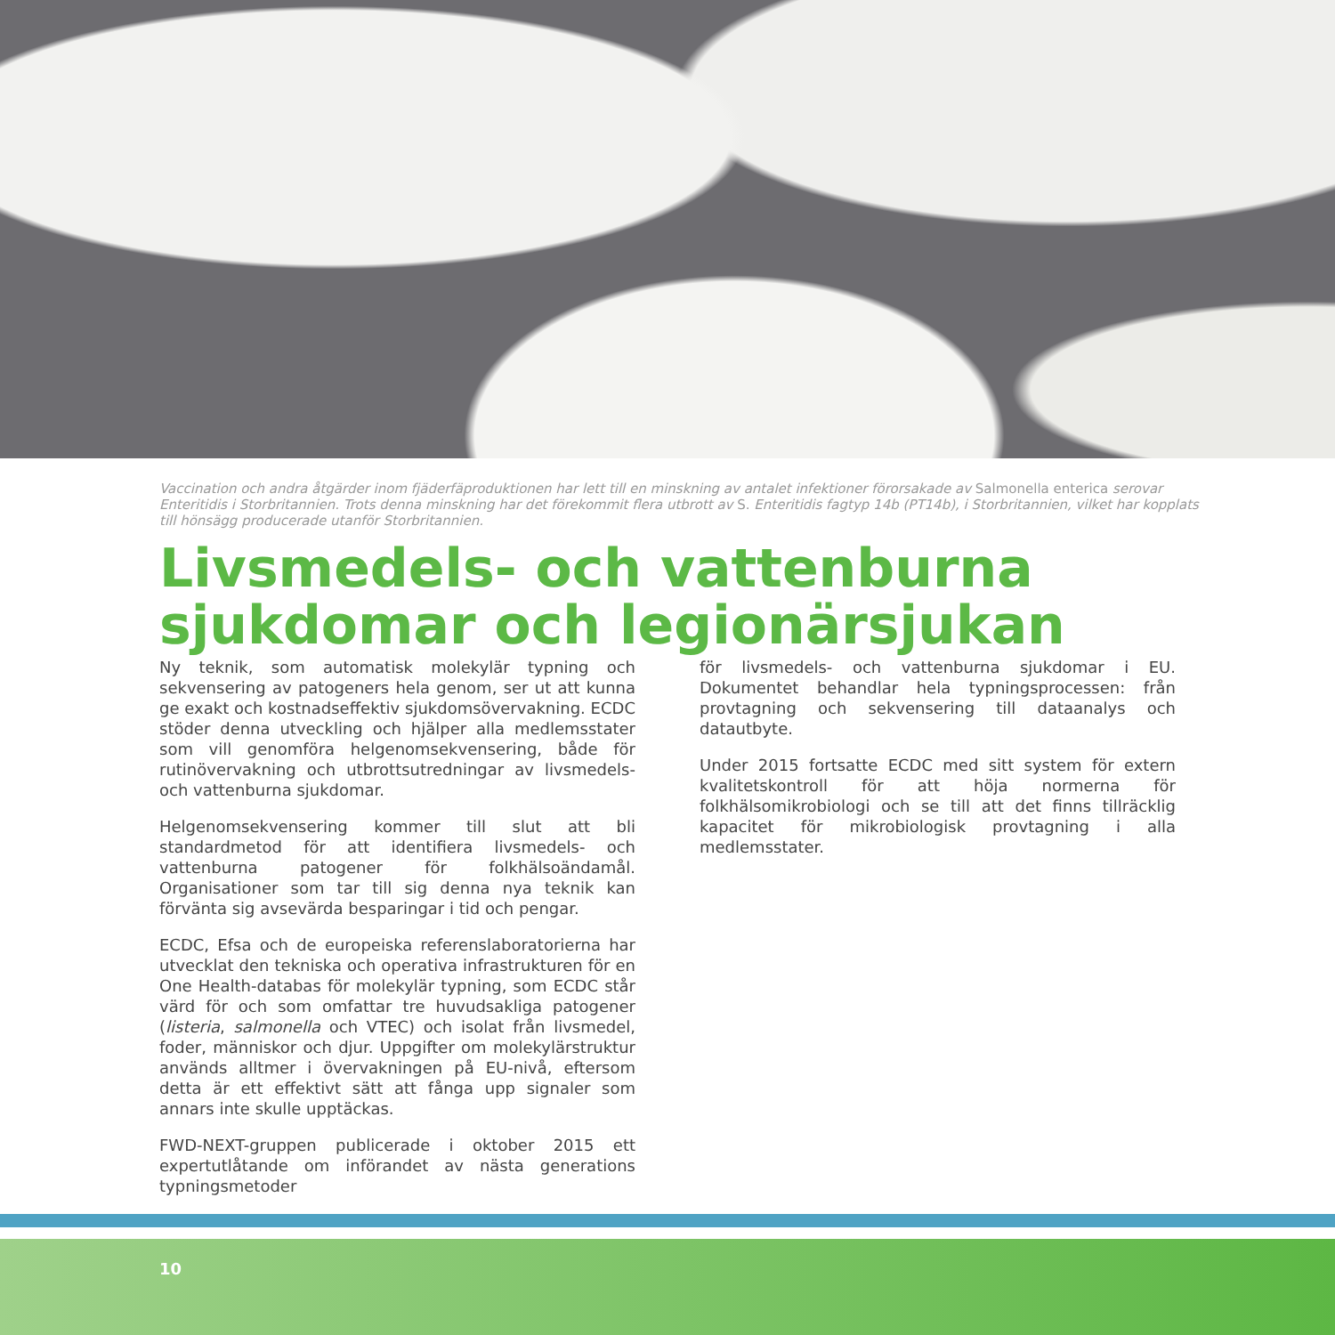Vaccination och andra åtgärder inom fjäderfäproduktionen har lett till en minskning av antalet infektioner förorsakade av Salmonella enterica serovar Enteritidis i Storbritannien. Trots denna minskning har det förekommit flera utbrott av S. Enteritidis fagtyp 14b (PT14b), i Storbritannien, vilket har kopplats till hönsägg producerade utanför Storbritannien.
Livsmedels- och vattenburna sjukdomar och legionärsjukan
Ny teknik, som automatisk molekylär typning och sekvensering av patogeners hela genom, ser ut att kunna ge exakt och kostnadseffektiv sjukdomsövervakning. ECDC stöder denna utveckling och hjälper alla medlemsstater som vill genomföra helgenomsekvensering, både för rutinövervakning och utbrottsutredningar av livsmedels- och vattenburna sjukdomar.
Helgenomsekvensering kommer till slut att bli standardmetod för att identifiera livsmedels- och vattenburna patogener för folkhälsoändamål. Organisationer som tar till sig denna nya teknik kan förvänta sig avsevärda besparingar i tid och pengar.
ECDC, Efsa och de europeiska referenslaboratorierna har utvecklat den tekniska och operativa infrastrukturen för en One Health-databas för molekylär typning, som ECDC står värd för och som omfattar tre huvudsakliga patogener (listeria, salmonella och VTEC) och isolat från livsmedel, foder, människor och djur. Uppgifter om molekylärstruktur används alltmer i övervakningen på EU-nivå, eftersom detta är ett effektivt sätt att fånga upp signaler som annars inte skulle upptäckas.
FWD-NEXT-gruppen publicerade i oktober 2015 ett expertutlåtande om införandet av nästa generations typningsmetoder
för livsmedels- och vattenburna sjukdomar i EU. Dokumentet behandlar hela typningsprocessen: från provtagning och sekvensering till dataanalys och datautbyte.
Under 2015 fortsatte ECDC med sitt system för extern kvalitetskontroll för att höja normerna för folkhälsomikrobiologi och se till att det finns tillräcklig kapacitet för mikrobiologisk provtagning i alla medlemsstater.
10